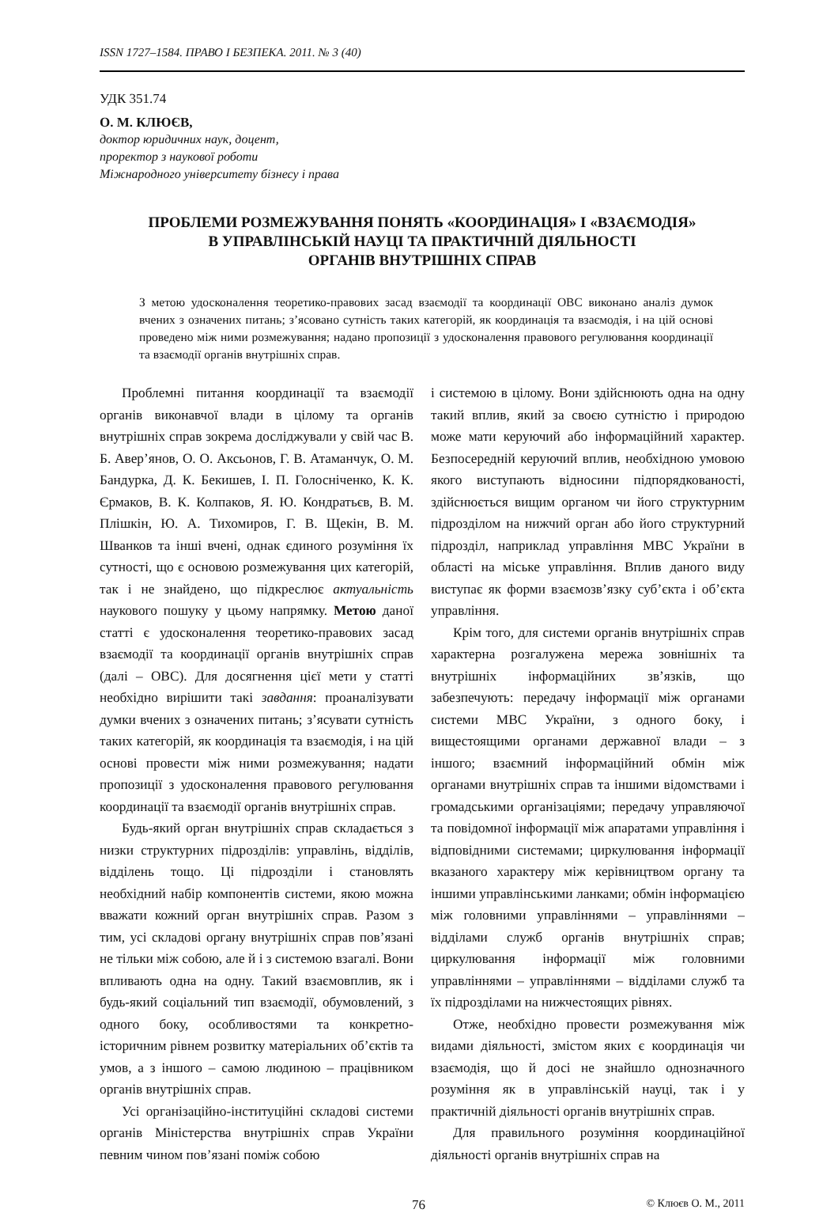ISSN 1727–1584. ПРАВО І БЕЗПЕКА. 2011. № 3 (40)
УДК 351.74
О. М. КЛЮЄВ,
доктор юридичних наук, доцент,
проректор з наукової роботи
Міжнародного університету бізнесу і права
ПРОБЛЕМИ РОЗМЕЖУВАННЯ ПОНЯТЬ «КООРДИНАЦІЯ» І «ВЗАЄМОДІЯ»
В УПРАВЛІНСЬКІЙ НАУЦІ ТА ПРАКТИЧНІЙ ДІЯЛЬНОСТІ
ОРГАНІВ ВНУТРІШНІХ СПРАВ
З метою удосконалення теоретико-правових засад взаємодії та координації ОВС виконано аналіз думок вчених з означених питань; з’ясовано сутність таких категорій, як координація та взаємодія, і на цій основі проведено між ними розмежування; надано пропозиції з удосконалення правового регулювання координації та взаємодії органів внутрішніх справ.
Проблемні питання координації та взаємодії органів виконавчої влади в цілому та органів внутрішніх справ зокрема досліджували у свій час В. Б. Авер’янов, О. О. Аксьонов, Г. В. Атаманчук, О. М. Бандурка, Д. К. Бекишев, І. П. Голосніченко, К. К. Єрмаков, В. К. Колпаков, Я. Ю. Кондратьєв, В. М. Плішкін, Ю. А. Тихомиров, Г. В. Щекін, В. М. Шванков та інші вчені, однак єдиного розуміння їх сутності, що є основою розмежування цих категорій, так і не знайдено, що підкреслює актуальність наукового пошуку у цьому напрямку. Метою даної статті є удосконалення теоретико-правових засад взаємодії та координації органів внутрішніх справ (далі – ОВС). Для досягнення цієї мети у статті необхідно вирішити такі завдання: проаналізувати думки вчених з означених питань; з’ясувати сутність таких категорій, як координація та взаємодія, і на цій основі провести між ними розмежування; надати пропозиції з удосконалення правового регулювання координації та взаємодії органів внутрішніх справ.
Будь-який орган внутрішніх справ складається з низки структурних підрозділів: управлінь, відділів, відділень тощо. Ці підрозділи і становлять необхідний набір компонентів системи, якою можна вважати кожний орган внутрішніх справ. Разом з тим, усі складові органу внутрішніх справ пов’язані не тільки між собою, але й і з системою взагалі. Вони впливають одна на одну. Такий взаємовплив, як і будь-який соціальний тип взаємодії, обумовлений, з одного боку, особливостями та конкретно-історичним рівнем розвитку матеріальних об’єктів та умов, а з іншого – самою людиною – працівником органів внутрішніх справ.
Усі організаційно-інституційні складові системи органів Міністерства внутрішніх справ України певним чином пов’язані поміж собою
і системою в цілому. Вони здійснюють одна на одну такий вплив, який за своєю сутністю і природою може мати керуючий або інформаційний характер. Безпосередній керуючий вплив, необхідною умовою якого виступають відносини підпорядкованості, здійснюється вищим органом чи його структурним підрозділом на нижчий орган або його структурний підрозділ, наприклад управління МВС України в області на міське управління. Вплив даного виду виступає як форми взаємозв’язку суб’єкта і об’єкта управління.
Крім того, для системи органів внутрішніх справ характерна розгалужена мережа зовнішніх та внутрішніх інформаційних зв’язків, що забезпечують: передачу інформації між органами системи МВС України, з одного боку, і вищестоящими органами державної влади – з іншого; взаємний інформаційний обмін між органами внутрішніх справ та іншими відомствами і громадськими організаціями; передачу управляючої та повідомної інформації між апаратами управління і відповідними системами; циркулювання інформації вказаного характеру між керівництвом органу та іншими управлінськими ланками; обмін інформацією між головними управліннями – управліннями – відділами служб органів внутрішніх справ; циркулювання інформації між головними управліннями – управліннями – відділами служб та їх підрозділами на нижчестоящих рівнях.
Отже, необхідно провести розмежування між видами діяльності, змістом яких є координація чи взаємодія, що й досі не знайшло однозначного розуміння як в управлінській науці, так і у практичній діяльності органів внутрішніх справ.
Для правильного розуміння координаційної діяльності органів внутрішніх справ на
76 © Клюєв О. М., 2011